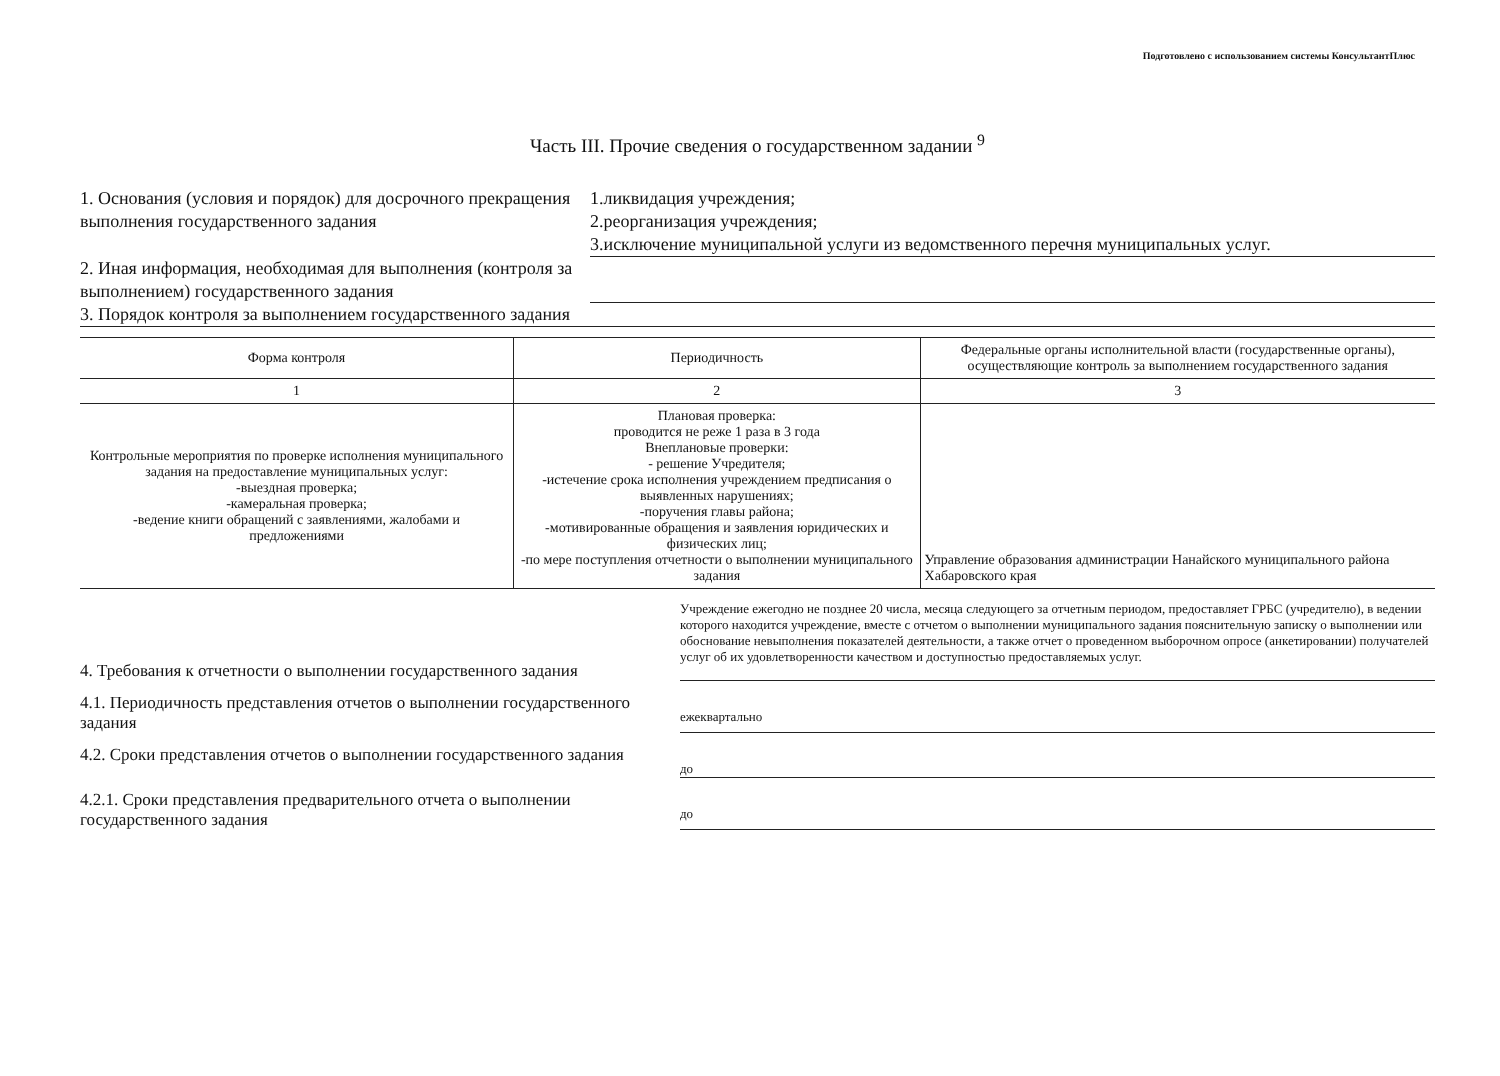Подготовлено с использованием системы КонсультантПлюс
Часть III. Прочие сведения о государственном задании <sup>9</sup>
1. Основания (условия и порядок) для досрочного прекращения выполнения государственного задания
1.ликвидация учреждения;
2.реорганизация учреждения;
3.исключение муниципальной услуги из ведомственного перечня муниципальных услуг.
2. Иная информация, необходимая для выполнения (контроля за выполнением) государственного задания
3. Порядок контроля за выполнением государственного задания
| Форма контроля | Периодичность | Федеральные органы исполнительной власти (государственные органы), осуществляющие контроль за выполнением государственного задания |
| --- | --- | --- |
| 1 | 2 | 3 |
| Контрольные мероприятия по проверке исполнения муниципального задания на предоставление муниципальных услуг: -выездная проверка; -камеральная проверка; -ведение книги обращений с заявлениями, жалобами и предложениями | Плановая проверка: проводится не реже 1 раза в 3 года Внеплановые проверки: - решение Учредителя; -истечение срока исполнения учреждением предписания о выявленных нарушениях; -поручения главы района; -мотивированные обращения и заявления юридических и физических лиц; -по мере поступления отчетности о выполнении муниципального задания | Управление образования администрации Нанайского муниципального района Хабаровского края |
4. Требования к отчетности о выполнении государственного задания
Учреждение ежегодно не позднее 20 числа, месяца следующего за отчетным периодом, предоставляет ГРБС (учредителю), в ведении которого находится учреждение, вместе с отчетом о выполнении муниципального задания пояснительную записку о выполнении или обоснование невыполнения показателей деятельности, а также отчет о проведенном выборочном опросе (анкетировании) получателей услуг об их удовлетворенности качеством и доступностью предоставляемых услуг.
4.1. Периодичность представления отчетов о выполнении государственного задания
ежеквартально
4.2. Сроки представления отчетов о выполнении государственного задания
до
4.2.1. Сроки представления предварительного отчета о выполнении государственного задания
до